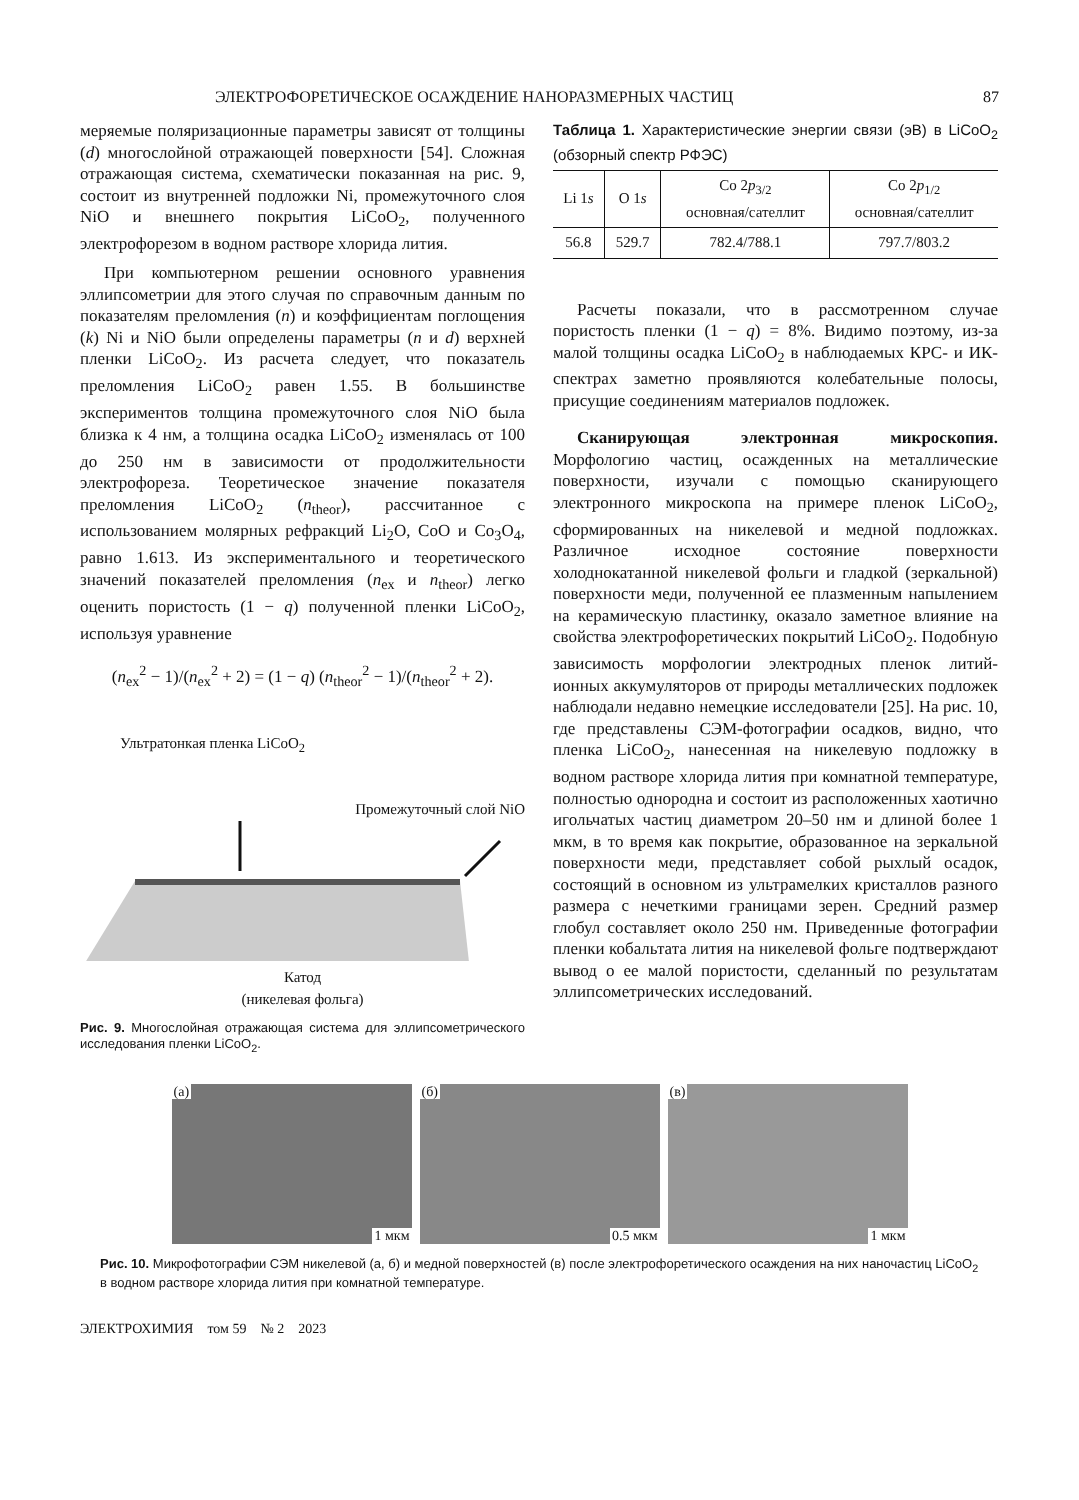ЭЛЕКТРОФОРЕТИЧЕСКОЕ ОСАЖДЕНИЕ НАНОРАЗМЕРНЫХ ЧАСТИЦ 87
меряемые поляризационные параметры зависят от толщины (d) многослойной отражающей поверхности [54]. Сложная отражающая система, схематически показанная на рис. 9, состоит из внутренней подложки Ni, промежуточного слоя NiO и внешнего покрытия LiCoO<sub>2</sub>, полученного электрофорезом в водном растворе хлорида лития.
При компьютерном решении основного уравнения эллипсометрии для этого случая по справочным данным по показателям преломления (n) и коэффициентам поглощения (k) Ni и NiO были определены параметры (n и d) верхней пленки LiCoO<sub>2</sub>. Из расчета следует, что показатель преломления LiCoO<sub>2</sub> равен 1.55. В большинстве экспериментов толщина промежуточного слоя NiO была близка к 4 нм, а толщина осадка LiCoO<sub>2</sub> изменялась от 100 до 250 нм в зависимости от продолжительности электрофореза. Теоретическое значение показателя преломления LiCoO<sub>2</sub> (n<sub>theor</sub>), рассчитанное с использованием молярных рефракций Li<sub>2</sub>O, CoO и Co<sub>3</sub>O<sub>4</sub>, равно 1.613. Из экспериментального и теоретического значений показателей преломления (n<sub>ex</sub> и n<sub>theor</sub>) легко оценить пористость (1 − q) полученной пленки LiCoO<sub>2</sub>, используя уравнение
(n<sub>ex</sub><sup>2</sup> − 1)/(n<sub>ex</sub><sup>2</sup> + 2) = (1 − q) (n<sub>theor</sub><sup>2</sup> − 1)/(n<sub>theor</sub><sup>2</sup> + 2).
Ультратонкая пленка LiCoO<sub>2</sub>
Промежуточный слой NiO
Катод
(никелевая фольга)
Рис. 9. Многослойная отражающая система для эллипсометрического исследования пленки LiCoO<sub>2</sub>.
Таблица 1. Характеристические энергии связи (эВ) в LiCoO<sub>2</sub> (обзорный спектр РФЭС)
| Li 1 s | O 1 s | Co 2 p<sub>3/2</sub> основная/сателлит | Co 2 p<sub>1/2</sub> основная/сателлит |
| --- | --- | --- | --- |
| 56.8 | 529.7 | 782.4/788.1 | 797.7/803.2 |
Расчеты показали, что в рассмотренном случае пористость пленки (1 − q) = 8%. Видимо поэтому, из-за малой толщины осадка LiCoO<sub>2</sub> в наблюдаемых КРС- и ИК-спектрах заметно проявляются колебательные полосы, присущие соединениям материалов подложек.
Сканирующая электронная микроскопия. Морфологию частиц, осажденных на металлические поверхности, изучали с помощью сканирующего электронного микроскопа на примере пленок LiCoO<sub>2</sub>, сформированных на никелевой и медной подложках. Различное исходное состояние поверхности холоднокатанной никелевой фольги и гладкой (зеркальной) поверхности меди, полученной ее плазменным напылением на керамическую пластинку, оказало заметное влияние на свойства электрофоретических покрытий LiCoO<sub>2</sub>. Подобную зависимость морфологии электродных пленок литий-ионных аккумуляторов от природы металлических подложек наблюдали недавно немецкие исследователи [25]. На рис. 10, где представлены СЭМ-фотографии осадков, видно, что пленка LiCoO<sub>2</sub>, нанесенная на никелевую подложку в водном растворе хлорида лития при комнатной температуре, полностью однородна и состоит из расположенных хаотично игольчатых частиц диаметром 20–50 нм и длиной более 1 мкм, в то время как покрытие, образованное на зеркальной поверхности меди, представляет собой рыхлый осадок, состоящий в основном из ультрамелких кристаллов разного размера с нечеткими границами зерен. Средний размер глобул составляет около 250 нм. Приведенные фотографии пленки кобальтата лития на никелевой фольге подтверждают вывод о ее малой пористости, сделанный по результатам эллипсометрических исследований.
(а)
1 мкм
(б)
0.5 мкм
(в)
1 мкм
Рис. 10. Микрофотографии СЭМ никелевой (а, б) и медной поверхностей (в) после электрофоретического осаждения на них наночастиц LiCoO<sub>2</sub> в водном растворе хлорида лития при комнатной температуре.
ЭЛЕКТРОХИМИЯ том 59 № 2 2023